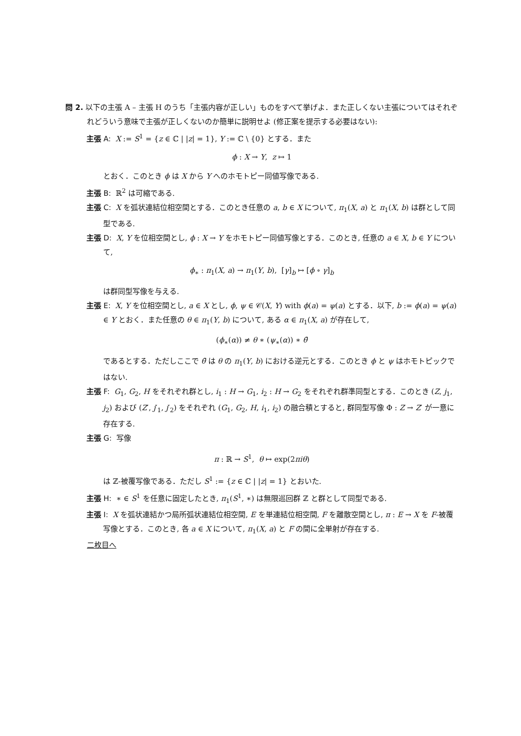問 2. 以下の主張 A – 主張 H のうち「主張内容が正しい」ものをすべて挙げよ．また正しくない主張についてはそれぞれどういう意味で主張が正しくないのか簡単に説明せよ (修正案を提示する必要はない):
主張 A: X := S<sup>1</sup> = {z ∈ ℂ | |z| = 1}, Y := ℂ \ {0} とする．また
ϕ : X → Y, z ↦ 1
とおく．このとき ϕ は X から Y へのホモトピー同値写像である.
主張 B: ℝ<sup>2</sup> は可縮である.
主張 C: X を弧状連結位相空間とする．このとき任意の a, b ∈ X について, π<sub>1</sub>(X, a) と π<sub>1</sub>(X, b) は群として同型である.
主張 D: X, Y を位相空間とし, ϕ : X → Y をホモトピー同値写像とする．このとき, 任意の a ∈ X, b ∈ Y について,
ϕ<sub>∗</sub> : π<sub>1</sub>(X, a) → π<sub>1</sub>(Y, b), [γ]<sub>b</sub> ↦ [ϕ ∘ γ]<sub>b</sub>
は群同型写像を与える.
主張 E: X, Y を位相空間とし, a ∈ X とし, ϕ, ψ ∈ 𝒞(X, Y) with ϕ(a) = ψ(a) とする．以下, b := ϕ(a) = ψ(a) ∈ Y とおく．また任意の θ ∈ π<sub>1</sub>(Y, b) について, ある α ∈ π<sub>1</sub>(X, a) が存在して,
(ϕ<sub>∗</sub>(α)) ≠ θ ∗ (ψ<sub>∗</sub>(α)) ∗ θ̄
であるとする．ただしここで θ̄ は θ の π<sub>1</sub>(Y, b) における逆元とする．このとき ϕ と ψ はホモトピックではない.
主張 F: G<sub>1</sub>, G<sub>2</sub>, H をそれぞれ群とし, i<sub>1</sub> : H → G<sub>1</sub>, i<sub>2</sub> : H → G<sub>2</sub> をそれぞれ群準同型とする．このとき (Z, j<sub>1</sub>, j<sub>2</sub>) および (Z′, j′<sub>1</sub>, j′<sub>2</sub>) をそれぞれ (G<sub>1</sub>, G<sub>2</sub>, H, i<sub>1</sub>, i<sub>2</sub>) の融合積とすると, 群同型写像 Φ : Z → Z′ が一意に存在する.
主張 G: 写像
π : ℝ → S<sup>1</sup>, θ ↦ exp(2πiθ)
は ℤ-被覆写像である．ただし S<sup>1</sup> := {z ∈ ℂ | |z| = 1} とおいた.
主張 H: ∗ ∈ S<sup>1</sup> を任意に固定したとき, π<sub>1</sub>(S<sup>1</sup>, ∗) は無限巡回群 ℤ と群として同型である.
主張 I: X を弧状連結かつ局所弧状連結位相空間, E を単連結位相空間, F を離散空間とし, π : E → X を F-被覆写像とする．このとき, 各 a ∈ X について, π<sub>1</sub>(X, a) と F の間に全単射が存在する.
二枚目へ